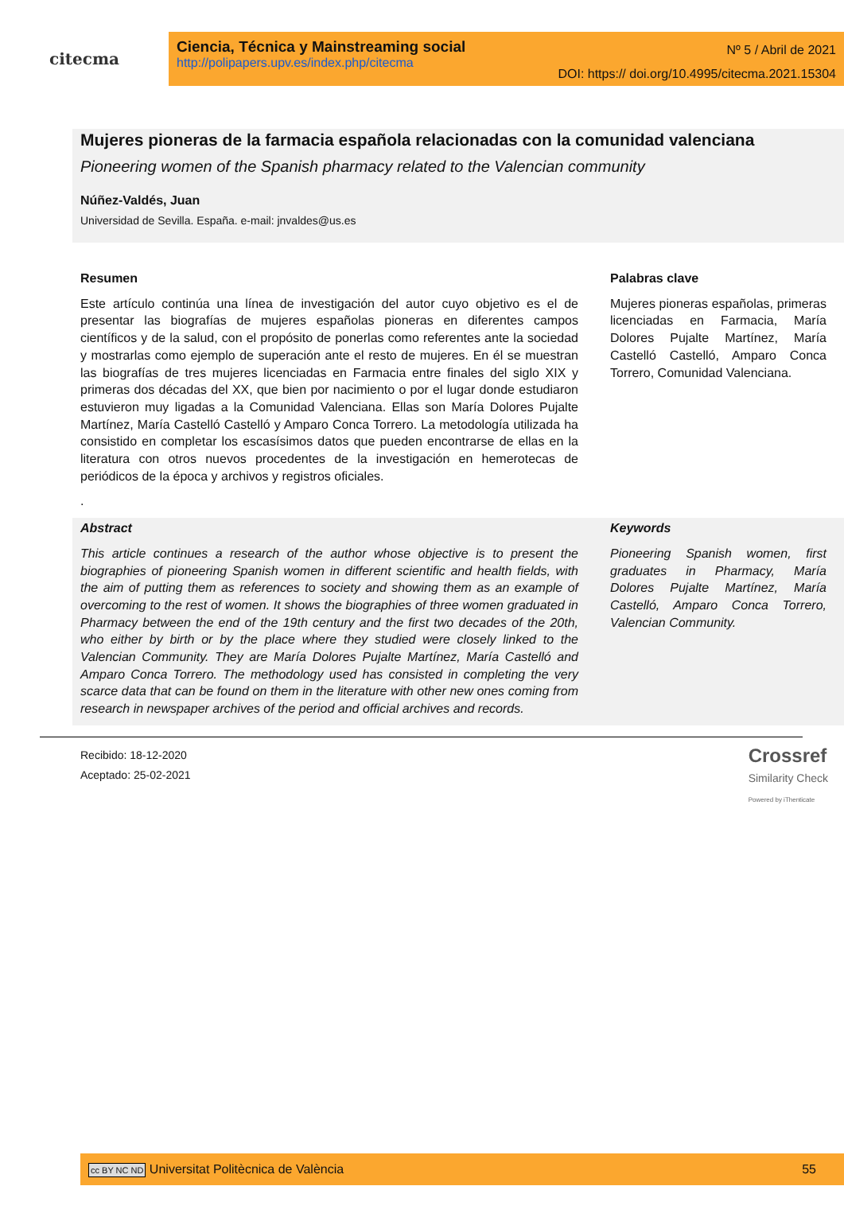citecma
Ciencia, Técnica y Mainstreaming social
http://polipapers.upv.es/index.php/citecma
Nº 5 / Abril de 2021
DOI: https:// doi.org/10.4995/citecma.2021.15304
Mujeres pioneras de la farmacia española relacionadas con la comunidad valenciana
Pioneering women of the Spanish pharmacy related to the Valencian community
Núñez-Valdés, Juan
Universidad de Sevilla. España. e-mail: jnvaldes@us.es
Resumen
Este artículo continúa una línea de investigación del autor cuyo objetivo es el de presentar las biografías de mujeres españolas pioneras en diferentes campos científicos y de la salud, con el propósito de ponerlas como referentes ante la sociedad y mostrarlas como ejemplo de superación ante el resto de mujeres. En él se muestran las biografías de tres mujeres licenciadas en Farmacia entre finales del siglo XIX y primeras dos décadas del XX, que bien por nacimiento o por el lugar donde estudiaron estuvieron muy ligadas a la Comunidad Valenciana. Ellas son María Dolores Pujalte Martínez, María Castelló Castelló y Amparo Conca Torrero. La metodología utilizada ha consistido en completar los escasísimos datos que pueden encontrarse de ellas en la literatura con otros nuevos procedentes de la investigación en hemerotecas de periódicos de la época y archivos y registros oficiales.
.
Palabras clave
Mujeres pioneras españolas, primeras licenciadas en Farmacia, María Dolores Pujalte Martínez, María Castelló Castelló, Amparo Conca Torrero, Comunidad Valenciana.
Abstract
This article continues a research of the author whose objective is to present the biographies of pioneering Spanish women in different scientific and health fields, with the aim of putting them as references to society and showing them as an example of overcoming to the rest of women. It shows the biographies of three women graduated in Pharmacy between the end of the 19th century and the first two decades of the 20th, who either by birth or by the place where they studied were closely linked to the Valencian Community. They are María Dolores Pujalte Martínez, María Castelló and Amparo Conca Torrero. The methodology used has consisted in completing the very scarce data that can be found on them in the literature with other new ones coming from research in newspaper archives of the period and official archives and records.
Keywords
Pioneering Spanish women, first graduates in Pharmacy, María Dolores Pujalte Martínez, María Castelló, Amparo Conca Torrero, Valencian Community.
Recibido: 18-12-2020
Aceptado: 25-02-2021
Crossref
Similarity Check
Powered by iThenticate
cc BY NC ND Universitat Politècnica de València 55